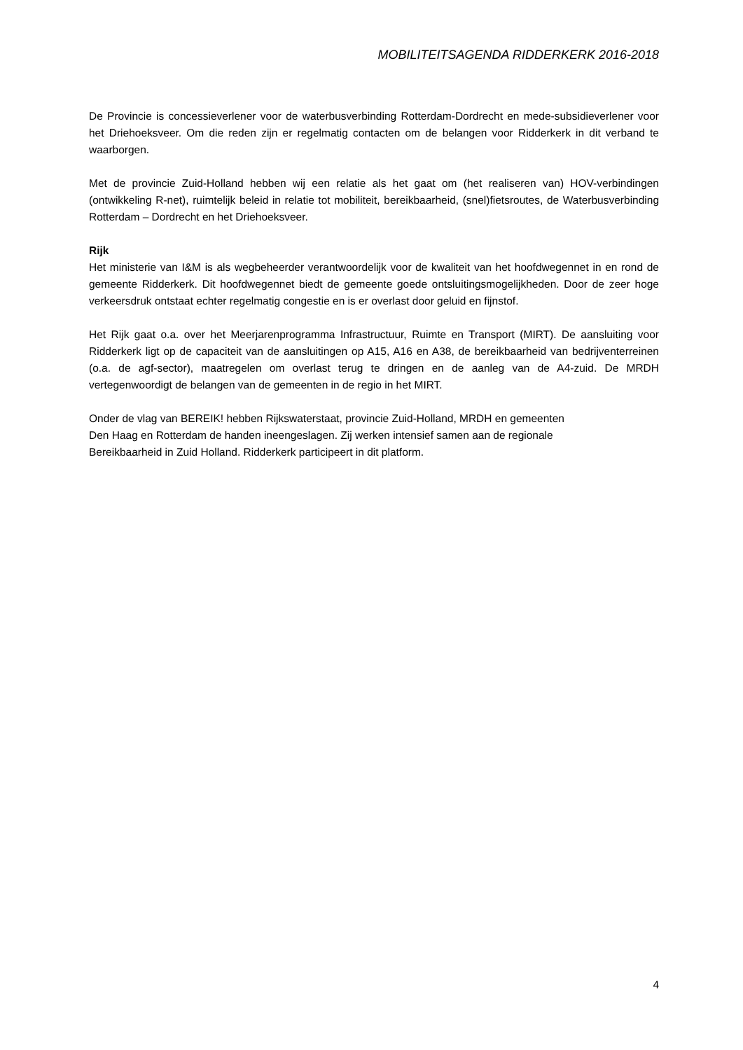MOBILITEITSAGENDA RIDDERKERK 2016-2018
De Provincie is concessieverlener voor de waterbusverbinding Rotterdam-Dordrecht en mede-subsidieverlener voor het Driehoeksveer. Om die reden zijn er regelmatig contacten om de belangen voor Ridderkerk in dit verband te waarborgen.
Met de provincie Zuid-Holland hebben wij een relatie als het gaat om (het realiseren van) HOV-verbindingen (ontwikkeling R-net), ruimtelijk beleid in relatie tot mobiliteit, bereikbaarheid, (snel)fietsroutes, de Waterbusverbinding Rotterdam – Dordrecht en het Driehoeksveer.
Rijk
Het ministerie van I&M is als wegbeheerder verantwoordelijk voor de kwaliteit van het hoofdwegennet in en rond de gemeente Ridderkerk. Dit hoofdwegennet biedt de gemeente goede ontsluitingsmogelijkheden. Door de zeer hoge verkeersdruk ontstaat echter regelmatig congestie en is er overlast door geluid en fijnstof.
Het Rijk gaat o.a. over het Meerjarenprogramma Infrastructuur, Ruimte en Transport (MIRT). De aansluiting voor Ridderkerk ligt op de capaciteit van de aansluitingen op A15, A16 en A38, de bereikbaarheid van bedrijventerreinen (o.a. de agf-sector), maatregelen om overlast terug te dringen en de aanleg van de A4-zuid. De MRDH vertegenwoordigt de belangen van de gemeenten in de regio in het MIRT.
Onder de vlag van BEREIK! hebben Rijkswaterstaat, provincie Zuid-Holland, MRDH en gemeenten
Den Haag en Rotterdam de handen ineengeslagen. Zij werken intensief samen aan de regionale
Bereikbaarheid in Zuid Holland. Ridderkerk participeert in dit platform.
4